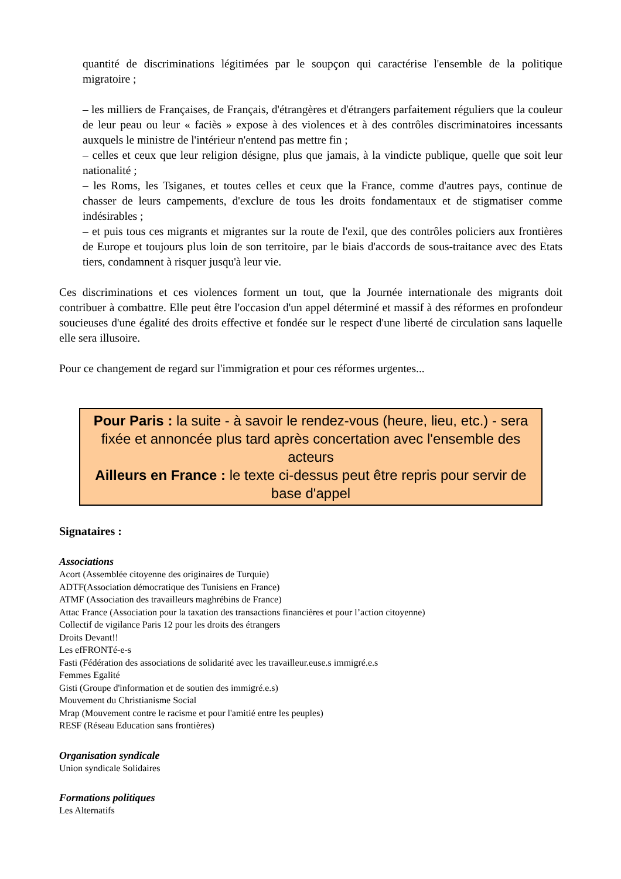quantité de discriminations légitimées par le soupçon qui caractérise l'ensemble de la politique migratoire ;
– les milliers de Françaises, de Français, d'étrangères et d'étrangers parfaitement réguliers que la couleur de leur peau ou leur « faciès » expose à des violences et à des contrôles discriminatoires incessants auxquels le ministre de l'intérieur n'entend pas mettre fin ;
– celles et ceux que leur religion désigne, plus que jamais, à la vindicte publique, quelle que soit leur nationalité ;
– les Roms, les Tsiganes, et toutes celles et ceux que la France, comme d'autres pays, continue de chasser de leurs campements, d'exclure de tous les droits fondamentaux et de stigmatiser comme indésirables ;
– et puis tous ces migrants et migrantes sur la route de l'exil, que des contrôles policiers aux frontières de Europe et toujours plus loin de son territoire, par le biais d'accords de sous-traitance avec des Etats tiers, condamnent à risquer jusqu'à leur vie.
Ces discriminations et ces violences forment un tout, que la Journée internationale des migrants doit contribuer à combattre. Elle peut être l'occasion d'un appel déterminé et massif à des réformes en profondeur soucieuses d'une égalité des droits effective et fondée sur le respect d'une liberté de circulation sans laquelle elle sera illusoire.
Pour ce changement de regard sur l'immigration et pour ces réformes urgentes...
Pour Paris : la suite - à savoir le rendez-vous (heure, lieu, etc.) - sera fixée et annoncée plus tard après concertation avec l'ensemble des acteurs
Ailleurs en France : le texte ci-dessus peut être repris pour servir de base d'appel
Signataires :
Associations
Acort (Assemblée citoyenne des originaires de Turquie)
ADTF(Association démocratique des Tunisiens en France)
ATMF (Association des travailleurs maghrébins de France)
Attac France (Association pour la taxation des transactions financières et pour l’action citoyenne)
Collectif de vigilance Paris 12 pour les droits des étrangers
Droits Devant!!
Les efFRONTé-e-s
Fasti (Fédération des associations de solidarité avec les travailleur.euse.s immigré.e.s
Femmes Egalité
Gisti (Groupe d'information et de soutien des immigré.e.s)
Mouvement du Christianisme Social
Mrap (Mouvement contre le racisme et pour l'amitié entre les peuples)
RESF (Réseau Education sans frontières)
Organisation syndicale
Union syndicale Solidaires
Formations politiques
Les Alternatifs